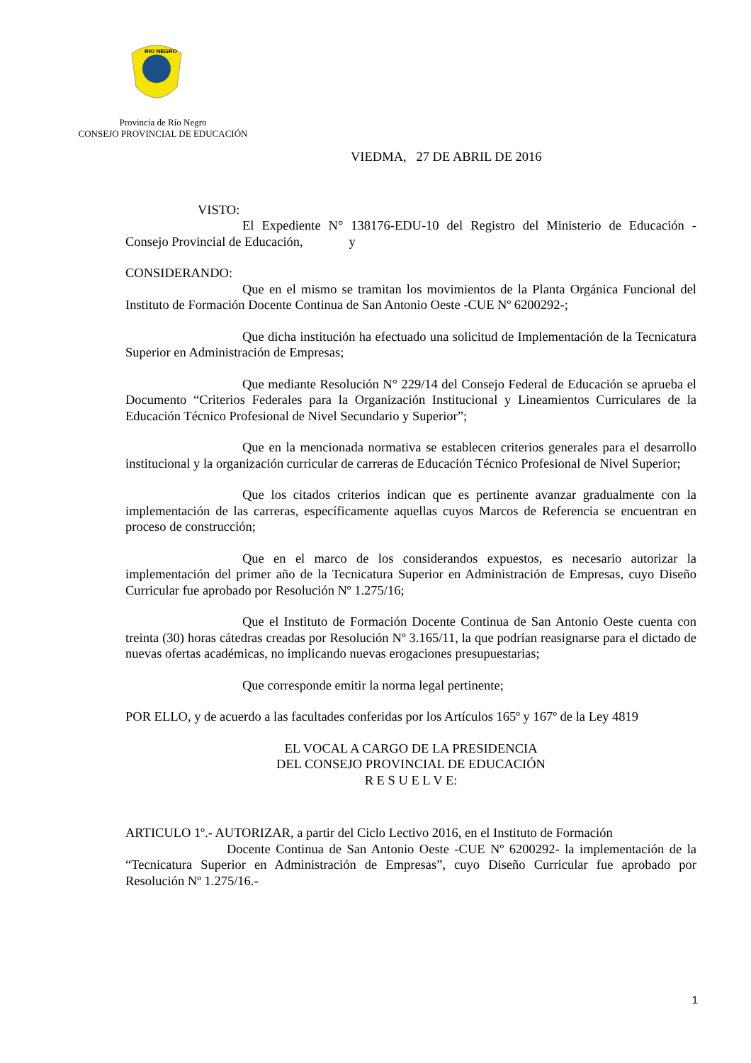RIO NEGRO
Provincia de Río Negro
CONSEJO PROVINCIAL DE EDUCACIÓN
VIEDMA, 27 DE ABRIL DE 2016
VISTO:
El Expediente N° 138176-EDU-10 del Registro del Ministerio de Educación - Consejo Provincial de Educación, y
CONSIDERANDO:
Que en el mismo se tramitan los movimientos de la Planta Orgánica Funcional del Instituto de Formación Docente Continua de San Antonio Oeste -CUE Nº 6200292-;
Que dicha institución ha efectuado una solicitud de Implementación de la Tecnicatura Superior en Administración de Empresas;
Que mediante Resolución N° 229/14 del Consejo Federal de Educación se aprueba el Documento “Criterios Federales para la Organización Institucional y Lineamientos Curriculares de la Educación Técnico Profesional de Nivel Secundario y Superior”;
Que en la mencionada normativa se establecen criterios generales para el desarrollo institucional y la organización curricular de carreras de Educación Técnico Profesional de Nivel Superior;
Que los citados criterios indican que es pertinente avanzar gradualmente con la implementación de las carreras, específicamente aquellas cuyos Marcos de Referencia se encuentran en proceso de construcción;
Que en el marco de los considerandos expuestos, es necesario autorizar la implementación del primer año de la Tecnicatura Superior en Administración de Empresas, cuyo Diseño Curricular fue aprobado por Resolución Nº 1.275/16;
Que el Instituto de Formación Docente Continua de San Antonio Oeste cuenta con treinta (30) horas cátedras creadas por Resolución Nº 3.165/11, la que podrían reasignarse para el dictado de nuevas ofertas académicas, no implicando nuevas erogaciones presupuestarias;
Que corresponde emitir la norma legal pertinente;
POR ELLO, y de acuerdo a las facultades conferidas por los Artículos 165º y 167º de la Ley 4819
EL VOCAL A CARGO DE LA PRESIDENCIA
DEL CONSEJO PROVINCIAL DE EDUCACIÓN
R E S U E L V E:
ARTICULO 1º.- AUTORIZAR, a partir del Ciclo Lectivo 2016, en el Instituto de Formación
Docente Continua de San Antonio Oeste -CUE Nº 6200292- la implementación de la “Tecnicatura Superior en Administración de Empresas”, cuyo Diseño Curricular fue aprobado por Resolución Nº 1.275/16.-
1